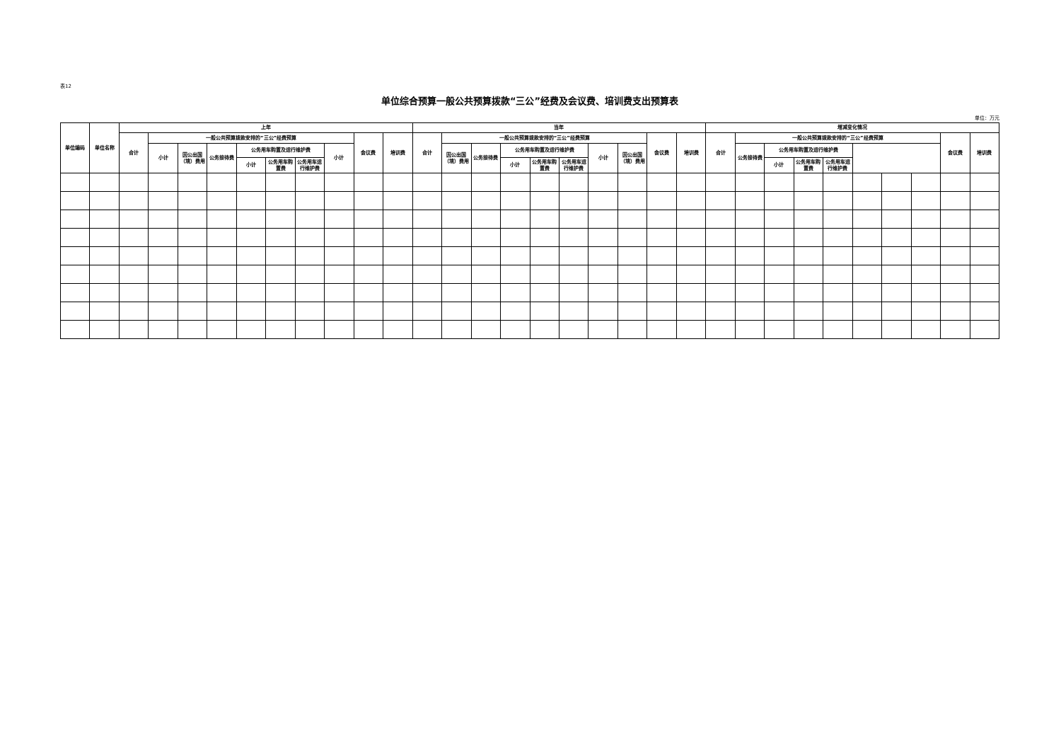表12
单位综合预算一般公共预算拨款“三公”经费及会议费、培训费支出预算表
单位：万元
| 单位编码 | 单位名称 | 上年 | | | | | | | | | | 当年 | | | | | | | | | | 增减变化情况 | | | | | | | | | |
| --- | --- | --- | --- | --- | --- | --- | --- | --- | --- | --- | --- | --- | --- | --- | --- | --- | --- | --- | --- | --- | --- | --- | --- | --- | --- | --- | --- | --- | --- | --- | --- |
| | | 合计 | 一般公共预算拨款安排的“三公”经费预算 | | | | | | | 会议费 | 培训费 | 合计 | 一般公共预算拨款安排的“三公”经费预算 | | | | | | | 会议费 | 培训费 | 合计 | 一般公共预算拨款安排的“三公”经费预算 | | | | | | | 会议费 | 培训费 |
| | | | 小计 | 因公出国（境）费用 | 公务接待费 | 公务用车购置及运行维护费 | | | 小计 | | | | 因公出国（境）费用 | 公务接待费 | 公务用车购置及运行维护费 | | | 小计 | 因公出国（境）费用 | | | | 公务接待费 | 公务用车购置及运行维护费 | | | | | | | |
| | | | | | | 小计 | 公务用车购置费 | 公务用车运行维护费 | | | | | | | 小计 | 公务用车购置费 | 公务用车运行维护费 | | | | | | | 小计 | 公务用车购置费 | 公务用车运行维护费 | | | | | |